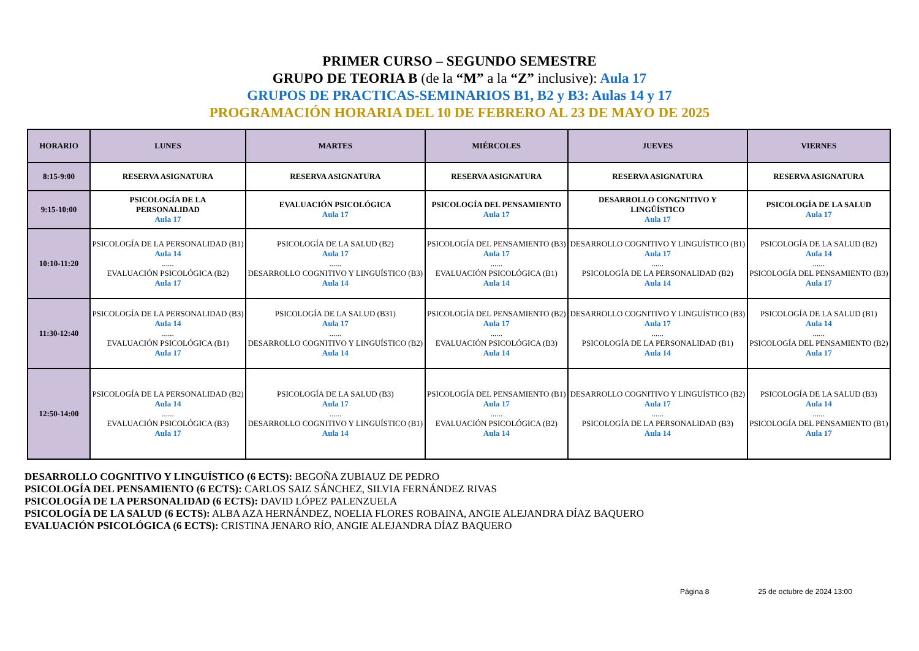PRIMER CURSO – SEGUNDO SEMESTRE
GRUPO DE TEORIA B (de la “M” a la “Z” inclusive): Aula 17
GRUPOS DE PRACTICAS-SEMINARIOS B1, B2 y B3: Aulas 14 y 17
PROGRAMACIÓN HORARIA DEL 10 DE FEBRERO AL 23 DE MAYO DE 2025
| HORARIO | LUNES | MARTES | MIÉRCOLES | JUEVES | VIERNES |
| --- | --- | --- | --- | --- | --- |
| 8:15-9:00 | RESERVA ASIGNATURA | RESERVA ASIGNATURA | RESERVA ASIGNATURA | RESERVA ASIGNATURA | RESERVA ASIGNATURA |
| 9:15-10:00 | PSICOLOGÍA DE LA PERSONALIDAD Aula 17 | EVALUACIÓN PSICOLÓGICA Aula 17 | PSICOLOGÍA DEL PENSAMIENTO Aula 17 | DESARROLLO CONGNITIVO Y LINGÜÍSTICO Aula 17 | PSICOLOGÍA DE LA SALUD Aula 17 |
| 10:10-11:20 | PSICOLOGÍA DE LA PERSONALIDAD (B1) Aula 14 ...... EVALUACIÓN PSICOLÓGICA (B2) Aula 17 | PSICOLOGÍA DE LA SALUD (B2) Aula 17 ...... DESARROLLO COGNITIVO Y LINGUÍSTICO (B3) Aula 14 | PSICOLOGÍA DEL PENSAMIENTO (B3) Aula 17 ...... EVALUACIÓN PSICOLÓGICA (B1) Aula 14 | DESARROLLO COGNITIVO Y LINGUÍSTICO (B1) Aula 17 ...... PSICOLOGÍA DE LA PERSONALIDAD (B2) Aula 14 | PSICOLOGÍA DE LA SALUD (B2) Aula 14 ...... PSICOLOGÍA DEL PENSAMIENTO (B3) Aula 17 |
| 11:30-12:40 | PSICOLOGÍA DE LA PERSONALIDAD (B3) Aula 14 ...... EVALUACIÓN PSICOLÓGICA (B1) Aula 17 | PSICOLOGÍA DE LA SALUD (B31) Aula 17 ...... DESARROLLO COGNITIVO Y LINGUÍSTICO (B2) Aula 14 | PSICOLOGÍA DEL PENSAMIENTO (B2) Aula 17 ...... EVALUACIÓN PSICOLÓGICA (B3) Aula 14 | DESARROLLO COGNITIVO Y LINGUÍSTICO (B3) Aula 17 ...... PSICOLOGÍA DE LA PERSONALIDAD (B1) Aula 14 | PSICOLOGÍA DE LA SALUD (B1) Aula 14 ...... PSICOLOGÍA DEL PENSAMIENTO (B2) Aula 17 |
| 12:50-14:00 | PSICOLOGÍA DE LA PERSONALIDAD (B2) Aula 14 ...... EVALUACIÓN PSICOLÓGICA (B3) Aula 17 | PSICOLOGÍA DE LA SALUD (B3) Aula 17 ...... DESARROLLO COGNITIVO Y LINGUÍSTICO (B1) Aula 14 | PSICOLOGÍA DEL PENSAMIENTO (B1) Aula 17 ...... EVALUACIÓN PSICOLÓGICA (B2) Aula 14 | DESARROLLO COGNITIVO Y LINGUÍSTICO (B2) Aula 17 ...... PSICOLOGÍA DE LA PERSONALIDAD (B3) Aula 14 | PSICOLOGÍA DE LA SALUD (B3) Aula 14 ...... PSICOLOGÍA DEL PENSAMIENTO (B1) Aula 17 |
DESARROLLO COGNITIVO Y LINGUÍSTICO (6 ECTS): BEGOÑA ZUBIAUZ DE PEDRO
PSICOLOGÍA DEL PENSAMIENTO (6 ECTS): CARLOS SAIZ SÁNCHEZ, SILVIA FERNÁNDEZ RIVAS
PSICOLOGÍA DE LA PERSONALIDAD (6 ECTS): DAVID LÓPEZ PALENZUELA
PSICOLOGÍA DE LA SALUD (6 ECTS): ALBA AZA HERNÁNDEZ, NOELIA FLORES ROBAINA, ANGIE ALEJANDRA DÍAZ BAQUERO
EVALUACIÓN PSICOLÓGICA (6 ECTS): CRISTINA JENARO RÍO, ANGIE ALEJANDRA DÍAZ BAQUERO
Página 8 25 de octubre de 2024 13:00